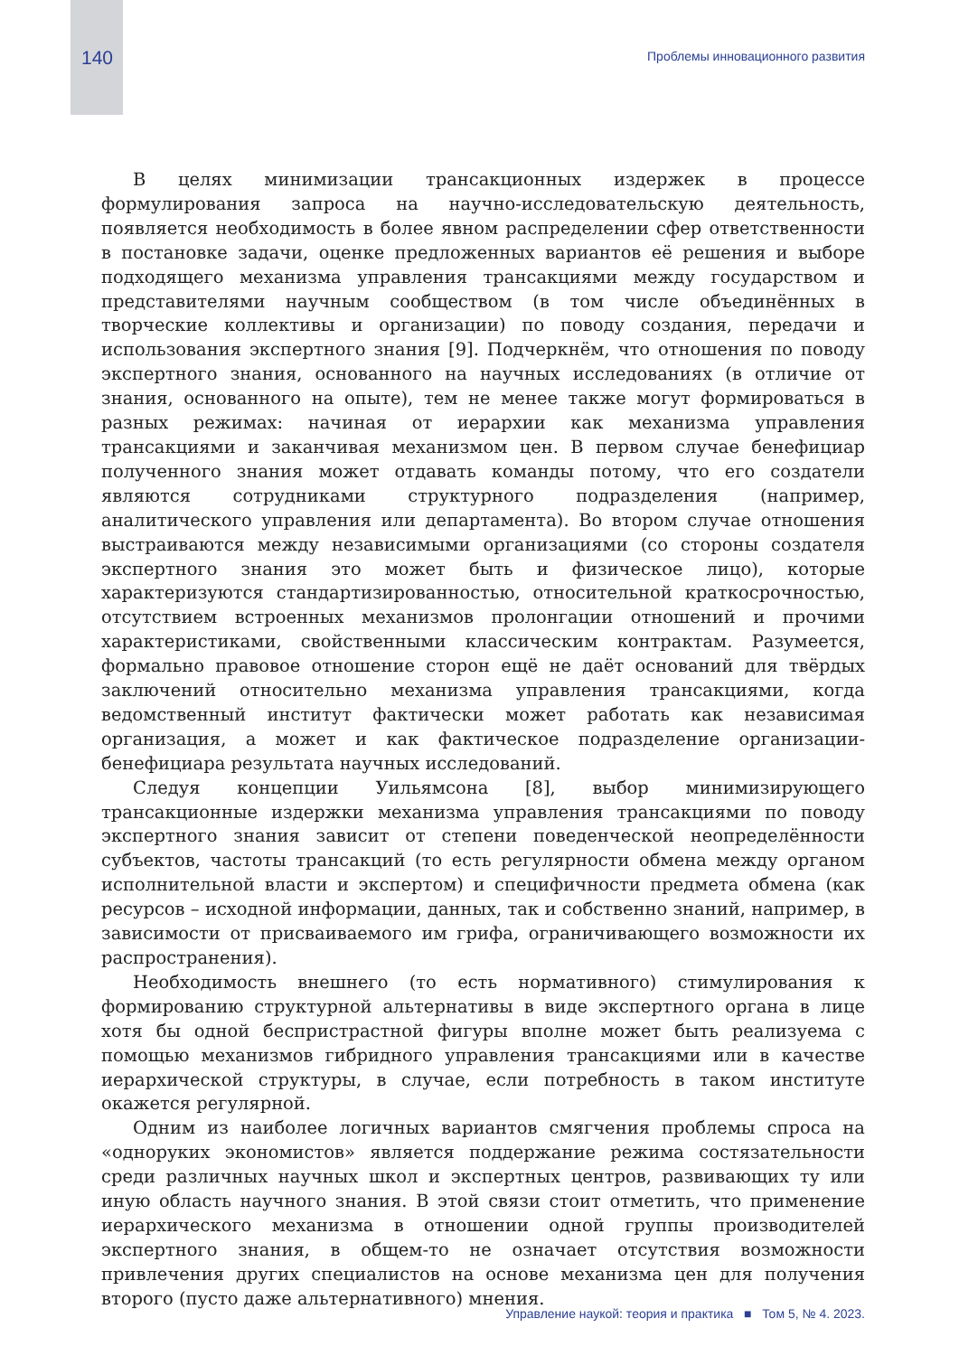140 Проблемы инновационного развития
В целях минимизации трансакционных издержек в процессе формулирования запроса на научно-исследовательскую деятельность, появляется необходимость в более явном распределении сфер ответственности в постановке задачи, оценке предложенных вариантов её решения и выборе подходящего механизма управления трансакциями между государством и представителями научным сообществом (в том числе объединённых в творческие коллективы и организации) по поводу создания, передачи и использования экспертного знания [9]. Подчеркнём, что отношения по поводу экспертного знания, основанного на научных исследованиях (в отличие от знания, основанного на опыте), тем не менее также могут формироваться в разных режимах: начиная от иерархии как механизма управления трансакциями и заканчивая механизмом цен. В первом случае бенефициар полученного знания может отдавать команды потому, что его создатели являются сотрудниками структурного подразделения (например, аналитического управления или департамента). Во втором случае отношения выстраиваются между независимыми организациями (со стороны создателя экспертного знания это может быть и физическое лицо), которые характеризуются стандартизированностью, относительной краткосрочностью, отсутствием встроенных механизмов пролонгации отношений и прочими характеристиками, свойственными классическим контрактам. Разумеется, формально правовое отношение сторон ещё не даёт оснований для твёрдых заключений относительно механизма управления трансакциями, когда ведомственный институт фактически может работать как независимая организация, а может и как фактическое подразделение организации-бенефициара результата научных исследований.
Следуя концепции Уильямсона [8], выбор минимизирующего трансакционные издержки механизма управления трансакциями по поводу экспертного знания зависит от степени поведенческой неопределённости субъектов, частоты трансакций (то есть регулярности обмена между органом исполнительной власти и экспертом) и специфичности предмета обмена (как ресурсов – исходной информации, данных, так и собственно знаний, например, в зависимости от присваиваемого им грифа, ограничивающего возможности их распространения).
Необходимость внешнего (то есть нормативного) стимулирования к формированию структурной альтернативы в виде экспертного органа в лице хотя бы одной беспристрастной фигуры вполне может быть реализуема с помощью механизмов гибридного управления трансакциями или в качестве иерархической структуры, в случае, если потребность в таком институте окажется регулярной.
Одним из наиболее логичных вариантов смягчения проблемы спроса на «одноруких экономистов» является поддержание режима состязательности среди различных научных школ и экспертных центров, развивающих ту или иную область научного знания. В этой связи стоит отметить, что применение иерархического механизма в отношении одной группы производителей экспертного знания, в общем-то не означает отсутствия возможности привлечения других специалистов на основе механизма цен для получения второго (пусто даже альтернативного) мнения.
Управление наукой: теория и практика ■ Том 5, № 4. 2023.